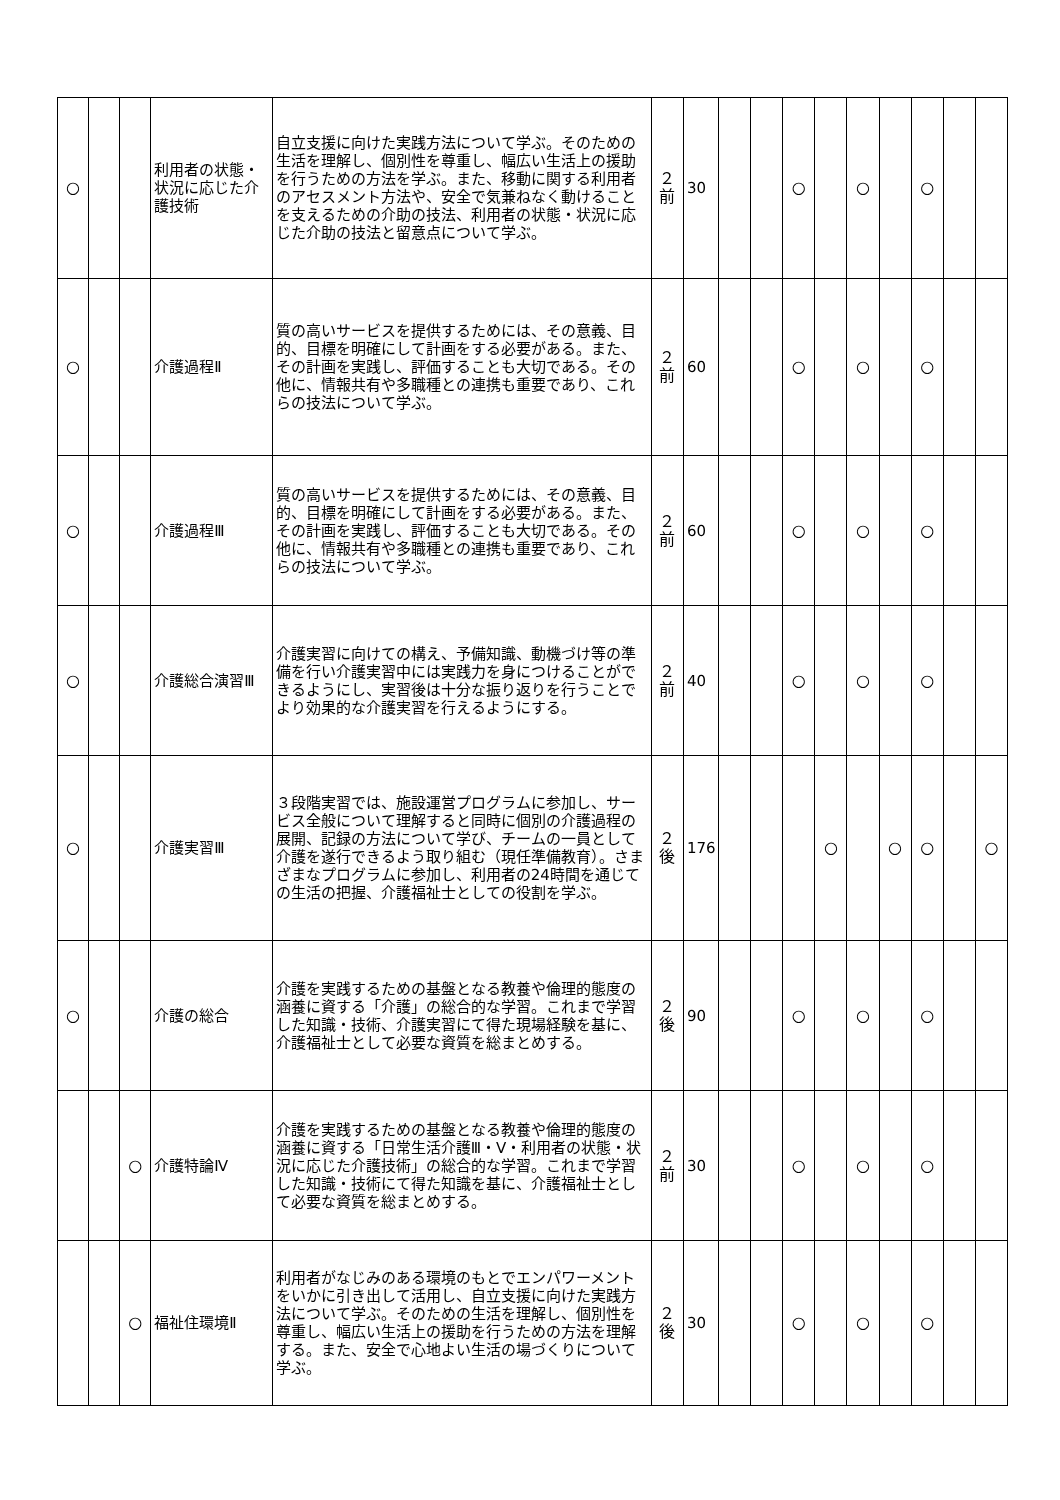| ○ | | | 利用者の状態・状況に応じた介護技術 | 自立支援に向けた実践方法について学ぶ。そのための生活を理解し、個別性を尊重し、幅広い生活上の援助を行うための方法を学ぶ。また、移動に関する利用者のアセスメント方法や、安全で気兼ねなく動けることを支えるための介助の技法、利用者の状態・状況に応じた介助の技法と留意点について学ぶ。 | ２ 前 | 30 | | | ○ | | ○ | | ○ | | |
| ○ | | | 介護過程Ⅱ | 質の高いサービスを提供するためには、その意義、目的、目標を明確にして計画をする必要がある。また、その計画を実践し、評価することも大切である。その他に、情報共有や多職種との連携も重要であり、これらの技法について学ぶ。 | ２ 前 | 60 | | | ○ | | ○ | | ○ | | |
| ○ | | | 介護過程Ⅲ | 質の高いサービスを提供するためには、その意義、目的、目標を明確にして計画をする必要がある。また、その計画を実践し、評価することも大切である。その他に、情報共有や多職種との連携も重要であり、これらの技法について学ぶ。 | ２ 前 | 60 | | | ○ | | ○ | | ○ | | |
| ○ | | | 介護総合演習Ⅲ | 介護実習に向けての構え、予備知識、動機づけ等の準備を行い介護実習中には実践力を身につけることができるようにし、実習後は十分な振り返りを行うことでより効果的な介護実習を行えるようにする。 | ２ 前 | 40 | | | ○ | | ○ | | ○ | | |
| ○ | | | 介護実習Ⅲ | ３段階実習では、施設運営プログラムに参加し、サービス全般について理解すると同時に個別の介護過程の展開、記録の方法について学び、チームの一員として介護を遂行できるよう取り組む（現任準備教育）。さまざまなプログラムに参加し、利用者の24時間を通じての生活の把握、介護福祉士としての役割を学ぶ。 | ２ 後 | 176 | | | | ○ | | ○ | ○ | | ○ |
| ○ | | | 介護の総合 | 介護を実践するための基盤となる教養や倫理的態度の涵養に資する「介護」の総合的な学習。これまで学習した知識・技術、介護実習にて得た現場経験を基に、介護福祉士として必要な資質を総まとめする。 | ２ 後 | 90 | | | ○ | | ○ | | ○ | | |
| | | ○ | 介護特論Ⅳ | 介護を実践するための基盤となる教養や倫理的態度の涵養に資する「日常生活介護Ⅲ・Ⅴ・利用者の状態・状況に応じた介護技術」の総合的な学習。これまで学習した知識・技術にて得た知識を基に、介護福祉士として必要な資質を総まとめする。 | ２ 前 | 30 | | | ○ | | ○ | | ○ | | |
| | | ○ | 福祉住環境Ⅱ | 利用者がなじみのある環境のもとでエンパワーメントをいかに引き出して活用し、自立支援に向けた実践方法について学ぶ。そのための生活を理解し、個別性を尊重し、幅広い生活上の援助を行うための方法を理解する。また、安全で心地よい生活の場づくりについて学ぶ。 | ２ 後 | 30 | | | ○ | | ○ | | ○ | | |